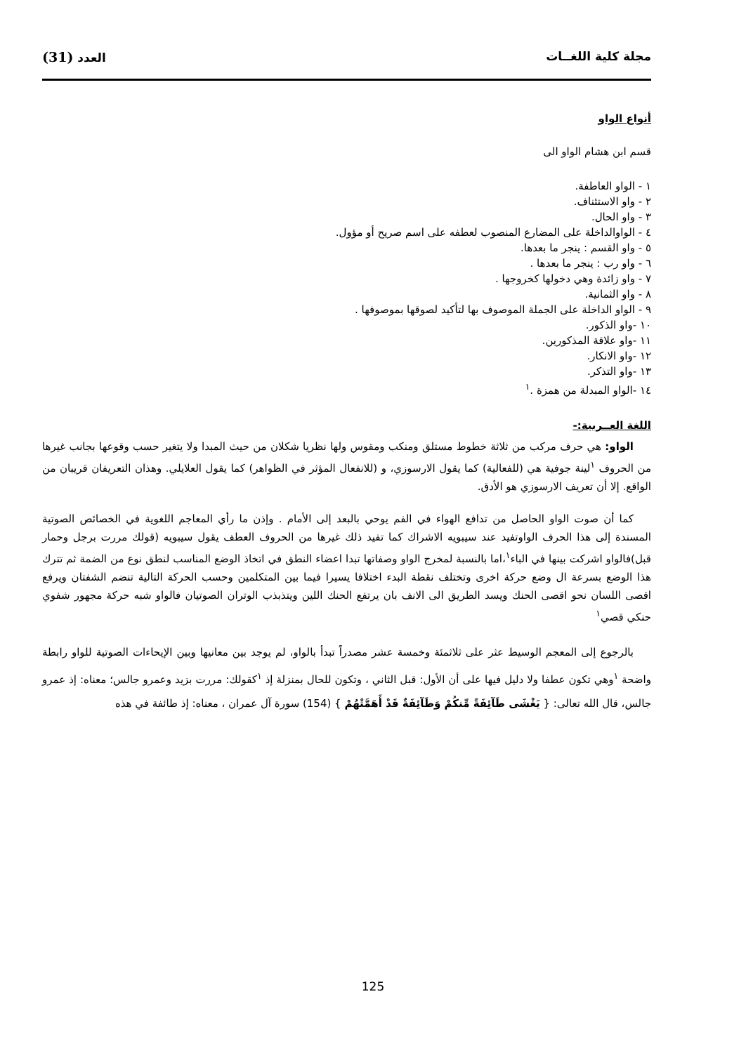مجلة كلية اللغــات العدد (31)
أنواع الواو
قسم ابن هشام الواو الى
١ - الواو العاطفة.
٢ - واو الاستئناف.
٣ - واو الحال.
٤ - الواوالداخلة على المضارع المنصوب لعطفه على اسم صريح أو مؤول.
٥ - واو القسم : ينجر ما بعدها.
٦ - واو رب : ينجر ما بعدها .
٧ - واو زائدة وهي دخولها كخروجها .
٨ - واو الثمانية.
٩ - الواو الداخلة على الجملة الموصوف بها لتأكيد لصوقها بموصوفها .
١٠ -واو الذكور.
١١ -واو علاقة المذكورين.
١٢ -واو الانكار.
١٣ -واو التذكر.
١٤ -الواو المبدلة من همزة .<sup>١</sup>
اللغة العــربية:-
الواو: هي حرف مركب من ثلاثة خطوط مستلق ومنكب ومقوس ولها نظريا شكلان من حيث المبدا ولا يتغير حسب وقوعها بجانب غيرها من الحروف <sup>١</sup>لينة جوفية هي (للفعالية) كما يقول الارسوزي، و (للانفعال المؤثر في الظواهر) كما يقول العلايلي. وهذان التعريفان قريبان من الواقع. إلا أن تعريف الارسوزي هو الأدق.
كما أن صوت الواو الحاصل من تدافع الهواء في الفم يوحي بالبعد إلى الأمام . وإذن ما رأي المعاجم اللغوية في الخصائص الصوتية المسندة إلى هذا الحرف الواوتفيد عند سيبويه الاشراك كما تفيد ذلك غيرها من الحروف العطف يقول سيبويه (قولك مررت برجل وحمار قبل)فالواو اشركت بينها في الباء<sup>١</sup>،اما بالنسبة لمخرج الواو وصفاتها تبدا اعضاء النطق في اتخاذ الوضع المناسب لنطق نوع من الضمة ثم تترك هذا الوضع بسرعة ال وضع حركة اخرى وتختلف نقطة البدء اختلافا يسيرا فيما بين المتكلمين وحسب الحركة التالية تنضم الشفتان ويرفع اقصى اللسان نحو اقصى الحنك ويسد الطريق الى الانف بان يرتفع الحنك اللين ويتذبذب الوتران الصوتيان فالواو شبه حركة مجهور شفوي حنكي قصي<sup>١</sup>
بالرجوع إلى المعجم الوسيط عثر على ثلاثمئة وخمسة عشر مصدراً تبدأ بالواو، لم يوجد بين معانيها وبين الإيحاءات الصوتية للواو رابطة واضحة <sup>١</sup>وهي تكون عطفا ولا دليل فيها على أن الأول: قبل الثاني ، وتكون للحال بمنزلة إذ <sup>١</sup>كقولك: مررت بزيد وعمرو جالس؛ معناه: إذ عمرو جالس، قال الله تعالى: { يَغْشَى طَآئِفَةً مِّنكُمْ وَطَآئِفَةٌ قَدْ أَهَمَّتْهُمْ } (154) سورة آل عمران ، معناه: إذ طائفة في هذه
125